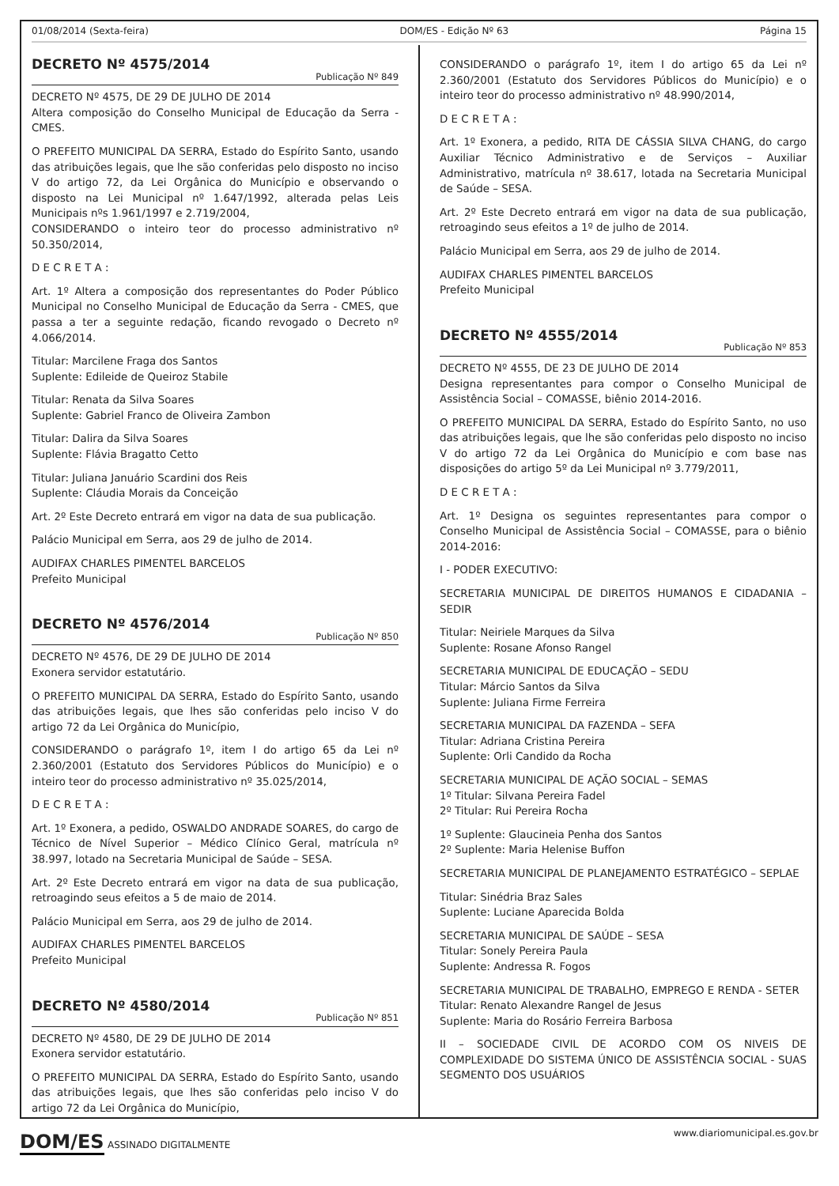01/08/2014 (Sexta-feira) DOM/ES - Edição Nº 63 Página 15
DECRETO Nº 4575/2014
Publicação Nº 849
DECRETO Nº 4575, DE 29 DE JULHO DE 2014
Altera composição do Conselho Municipal de Educação da Serra - CMES.
O PREFEITO MUNICIPAL DA SERRA, Estado do Espírito Santo, usando das atribuições legais, que lhe são conferidas pelo disposto no inciso V do artigo 72, da Lei Orgânica do Município e observando o disposto na Lei Municipal nº 1.647/1992, alterada pelas Leis Municipais nºs 1.961/1997 e 2.719/2004,
CONSIDERANDO o inteiro teor do processo administrativo nº 50.350/2014,
D E C R E T A :
Art. 1º Altera a composição dos representantes do Poder Público Municipal no Conselho Municipal de Educação da Serra - CMES, que passa a ter a seguinte redação, ficando revogado o Decreto nº 4.066/2014.
Titular: Marcilene Fraga dos Santos
Suplente: Edileide de Queiroz Stabile
Titular: Renata da Silva Soares
Suplente: Gabriel Franco de Oliveira Zambon
Titular: Dalira da Silva Soares
Suplente: Flávia Bragatto Cetto
Titular: Juliana Januário Scardini dos Reis
Suplente: Cláudia Morais da Conceição
Art. 2º Este Decreto entrará em vigor na data de sua publicação.
Palácio Municipal em Serra, aos 29 de julho de 2014.
AUDIFAX CHARLES PIMENTEL BARCELOS
Prefeito Municipal
DECRETO Nº 4576/2014
Publicação Nº 850
DECRETO Nº 4576, DE 29 DE JULHO DE 2014
Exonera servidor estatutário.
O PREFEITO MUNICIPAL DA SERRA, Estado do Espírito Santo, usando das atribuições legais, que lhes são conferidas pelo inciso V do artigo 72 da Lei Orgânica do Município,
CONSIDERANDO o parágrafo 1º, item I do artigo 65 da Lei nº 2.360/2001 (Estatuto dos Servidores Públicos do Município) e o inteiro teor do processo administrativo nº 35.025/2014,
D E C R E T A :
Art. 1º Exonera, a pedido, OSWALDO ANDRADE SOARES, do cargo de Técnico de Nível Superior – Médico Clínico Geral, matrícula nº 38.997, lotado na Secretaria Municipal de Saúde – SESA.
Art. 2º Este Decreto entrará em vigor na data de sua publicação, retroagindo seus efeitos a 5 de maio de 2014.
Palácio Municipal em Serra, aos 29 de julho de 2014.
AUDIFAX CHARLES PIMENTEL BARCELOS
Prefeito Municipal
DECRETO Nº 4580/2014
Publicação Nº 851
DECRETO Nº 4580, DE 29 DE JULHO DE 2014
Exonera servidor estatutário.
O PREFEITO MUNICIPAL DA SERRA, Estado do Espírito Santo, usando das atribuições legais, que lhes são conferidas pelo inciso V do artigo 72 da Lei Orgânica do Município,
CONSIDERANDO o parágrafo 1º, item I do artigo 65 da Lei nº 2.360/2001 (Estatuto dos Servidores Públicos do Município) e o inteiro teor do processo administrativo nº 48.990/2014,
D E C R E T A :
Art. 1º Exonera, a pedido, RITA DE CÁSSIA SILVA CHANG, do cargo Auxiliar Técnico Administrativo e de Serviços – Auxiliar Administrativo, matrícula nº 38.617, lotada na Secretaria Municipal de Saúde – SESA.
Art. 2º Este Decreto entrará em vigor na data de sua publicação, retroagindo seus efeitos a 1º de julho de 2014.
Palácio Municipal em Serra, aos 29 de julho de 2014.
AUDIFAX CHARLES PIMENTEL BARCELOS
Prefeito Municipal
DECRETO Nº 4555/2014
Publicação Nº 853
DECRETO Nº 4555, DE 23 DE JULHO DE 2014
Designa representantes para compor o Conselho Municipal de Assistência Social – COMASSE, biênio 2014-2016.
O PREFEITO MUNICIPAL DA SERRA, Estado do Espírito Santo, no uso das atribuições legais, que lhe são conferidas pelo disposto no inciso V do artigo 72 da Lei Orgânica do Município e com base nas disposições do artigo 5º da Lei Municipal nº 3.779/2011,
D E C R E T A :
Art. 1º Designa os seguintes representantes para compor o Conselho Municipal de Assistência Social – COMASSE, para o biênio 2014-2016:
I - PODER EXECUTIVO:
SECRETARIA MUNICIPAL DE DIREITOS HUMANOS E CIDADANIA – SEDIR
Titular: Neiriele Marques da Silva
Suplente: Rosane Afonso Rangel
SECRETARIA MUNICIPAL DE EDUCAÇÃO – SEDU
Titular: Márcio Santos da Silva
Suplente: Juliana Firme Ferreira
SECRETARIA MUNICIPAL DA FAZENDA – SEFA
Titular: Adriana Cristina Pereira
Suplente: Orli Candido da Rocha
SECRETARIA MUNICIPAL DE AÇÃO SOCIAL – SEMAS
1º Titular: Silvana Pereira Fadel
2º Titular: Rui Pereira Rocha
1º Suplente: Glaucineia Penha dos Santos
2º Suplente: Maria Helenise Buffon
SECRETARIA MUNICIPAL DE PLANEJAMENTO ESTRATÉGICO – SEPLAE
Titular: Sinédria Braz Sales
Suplente: Luciane Aparecida Bolda
SECRETARIA MUNICIPAL DE SAÚDE – SESA
Titular: Sonely Pereira Paula
Suplente: Andressa R. Fogos
SECRETARIA MUNICIPAL DE TRABALHO, EMPREGO E RENDA - SETER
Titular: Renato Alexandre Rangel de Jesus
Suplente: Maria do Rosário Ferreira Barbosa
II – SOCIEDADE CIVIL DE ACORDO COM OS NIVEIS DE COMPLEXIDADE DO SISTEMA ÚNICO DE ASSISTÊNCIA SOCIAL - SUAS SEGMENTO DOS USUÁRIOS
DOM/ES ASSINADO DIGITALMENTE
www.diariomunicipal.es.gov.br